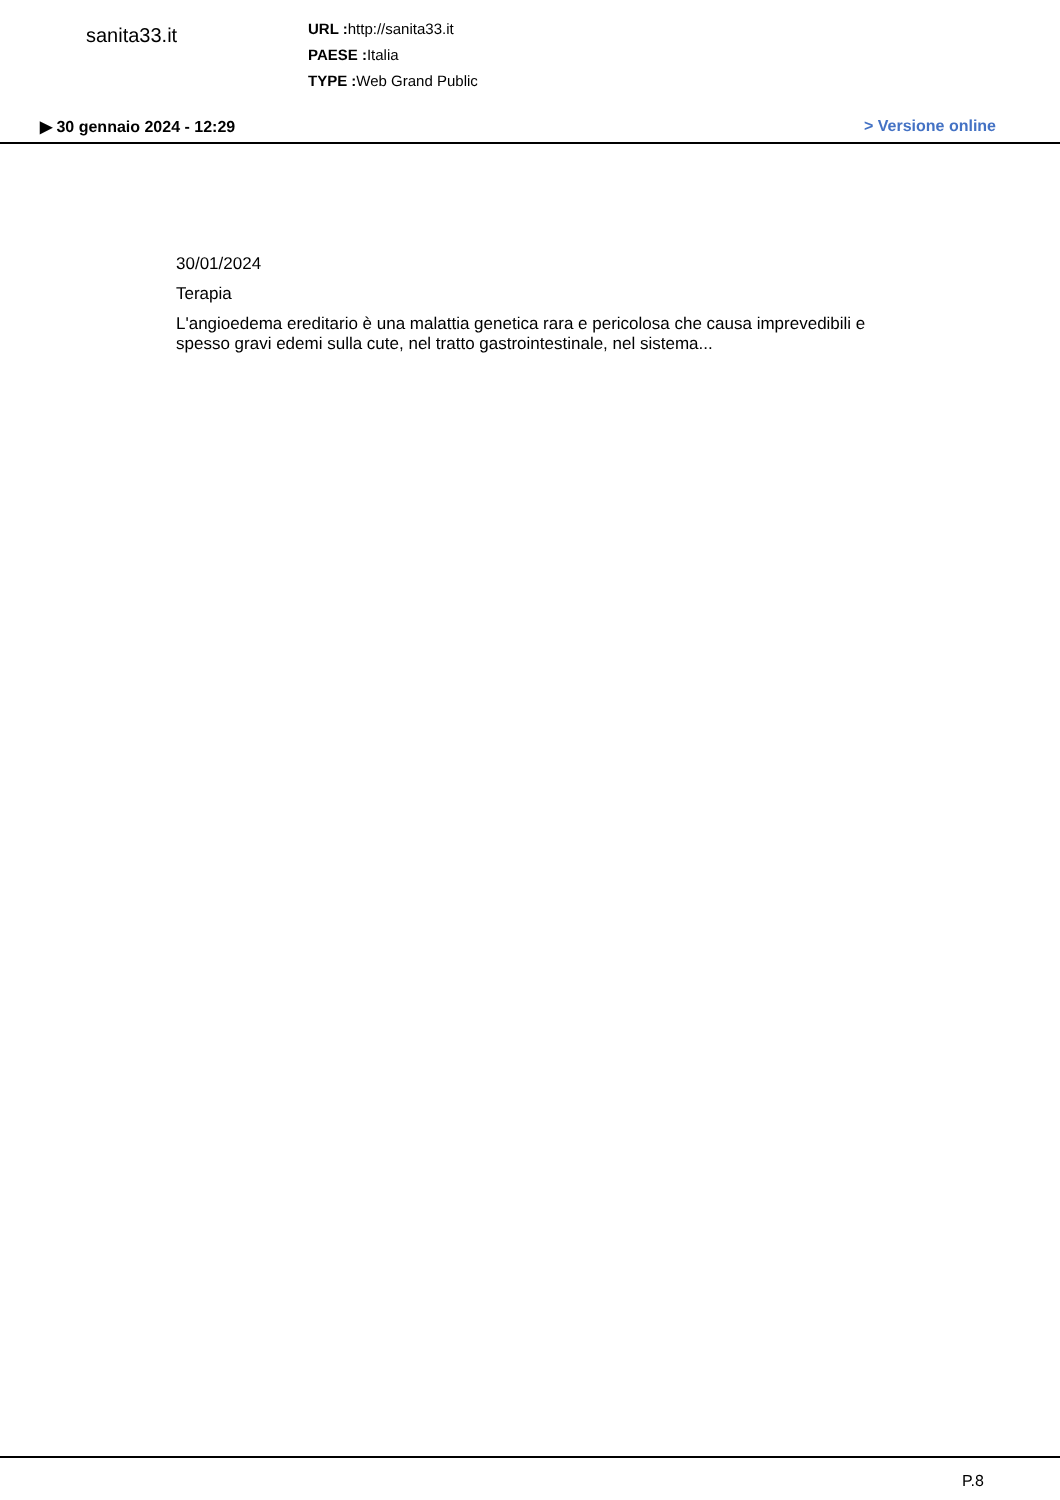sanita33.it
URL : http://sanita33.it
PAESE : Italia
TYPE : Web Grand Public
▶ 30 gennaio 2024 - 12:29 > Versione online
30/01/2024
Terapia
L'angioedema ereditario è una malattia genetica rara e pericolosa che causa imprevedibili e spesso gravi edemi sulla cute, nel tratto gastrointestinale, nel sistema...
P.8